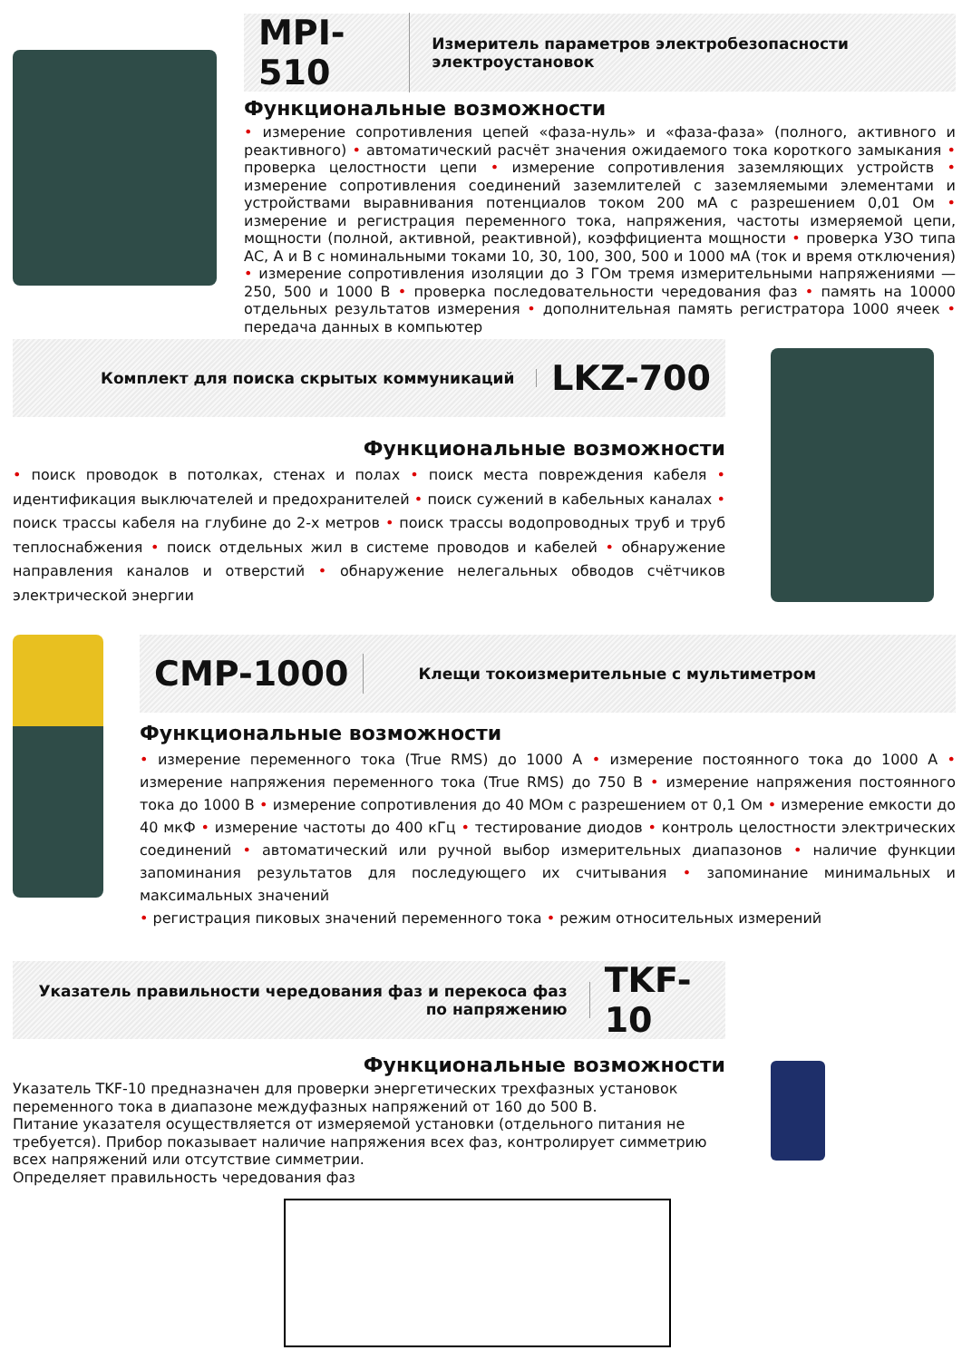MPI-510
Измеритель параметров электробезопасности электроустановок
Функциональные возможности
• измерение сопротивления цепей «фаза-нуль» и «фаза-фаза» (полного, активного и реактивного) • автоматический расчёт значения ожидаемого тока короткого замыкания • проверка целостности цепи • измерение сопротивления заземляющих устройств • измерение сопротивления соединений заземлителей с заземляемыми элементами и устройствами выравнивания потенциалов током 200 мА с разрешением 0,01 Ом • измерение и регистрация переменного тока, напряжения, частоты измеряемой цепи, мощности (полной, активной, реактивной), коэффициента мощности • проверка УЗО типа АС, А и В с номинальными токами 10, 30, 100, 300, 500 и 1000 мА (ток и время отключения) • измерение сопротивления изоляции до 3 ГОм тремя измерительными напряжениями — 250, 500 и 1000 В • проверка последовательности чередования фаз • память на 10000 отдельных результатов измерения • дополнительная память регистратора 1000 ячеек • передача данных в компьютер
Комплект для поиска скрытых коммуникаций
LKZ-700
Функциональные возможности
• поиск проводок в потолках, стенах и полах • поиск места повреждения кабеля • идентификация выключателей и предохранителей • поиск сужений в кабельных каналах • поиск трассы кабеля на глубине до 2-х метров • поиск трассы водопроводных труб и труб теплоснабжения • поиск отдельных жил в системе проводов и кабелей • обнаружение направления каналов и отверстий • обнаружение нелегальных обводов счётчиков электрической энергии
CMP-1000
Клещи токоизмерительные с мультиметром
Функциональные возможности
• измерение переменного тока (True RMS) до 1000 А • измерение постоянного тока до 1000 А • измерение напряжения переменного тока (True RMS) до 750 В • измерение напряжения постоянного тока до 1000 В • измерение сопротивления до 40 МОм с разрешением от 0,1 Ом • измерение емкости до 40 мкФ • измерение частоты до 400 кГц • тестирование диодов • контроль целостности электрических соединений • автоматический или ручной выбор измерительных диапазонов • наличие функции запоминания результатов для последующего их считывания • запоминание минимальных и максимальных значений
• регистрация пиковых значений переменного тока • режим относительных измерений
Указатель правильности чередования фаз и перекоса фаз по напряжению
TKF-10
Функциональные возможности
Указатель TKF-10 предназначен для проверки энергетических трехфазных установок переменного тока в диапазоне междуфазных напряжений от 160 до 500 В.
Питание указателя осуществляется от измеряемой установки (отдельного питания не требуется). Прибор показывает наличие напряжения всех фаз, контролирует симметрию всех напряжений или отсутствие симметрии.
Определяет правильность чередования фаз